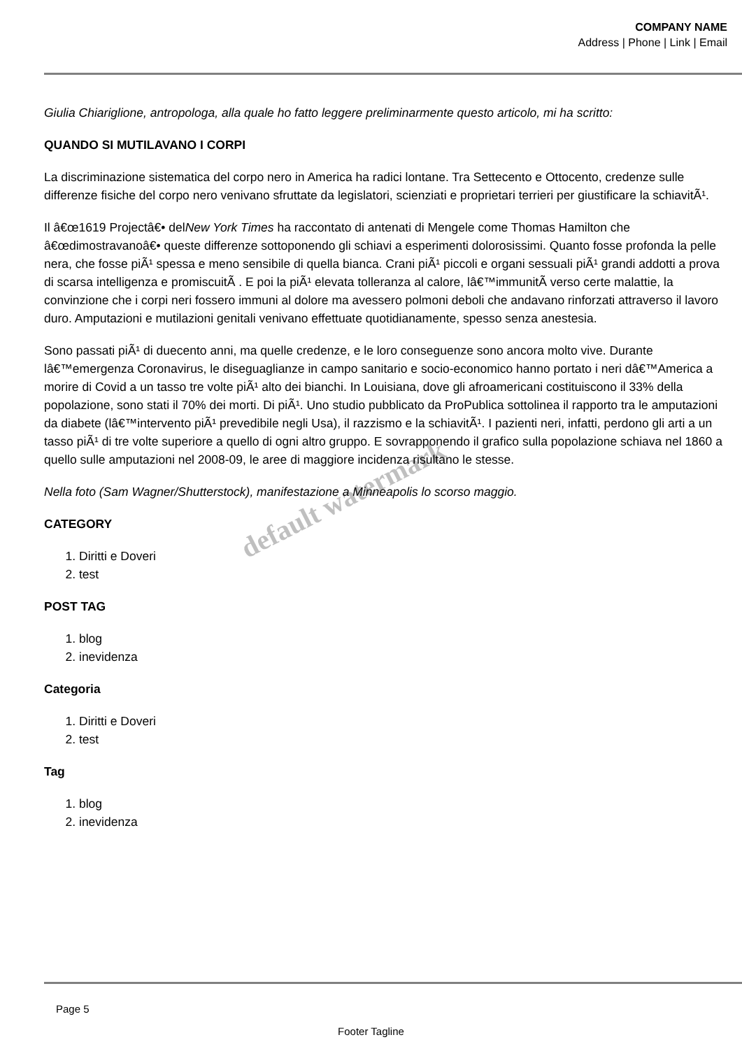COMPANY NAME
Address | Phone | Link | Email
Giulia Chiariglione, antropologa, alla quale ho fatto leggere preliminarmente questo articolo, mi ha scritto:
QUANDO SI MUTILAVANO I CORPI
La discriminazione sistematica del corpo nero in America ha radici lontane. Tra Settecento e Ottocento, credenze sulle differenze fisiche del corpo nero venivano sfruttate da legislatori, scienziati e proprietari terrieri per giustificare la schiavitÃ¹.
Il â€œ1619 Projectâ€• delNew York Times ha raccontato di antenati di Mengele come Thomas Hamilton che â€œdimostravanoâ€• queste differenze sottoponendo gli schiavi a esperimenti dolorosissimi. Quanto fosse profonda la pelle nera, che fosse piÃ¹ spessa e meno sensibile di quella bianca. Crani piÃ¹ piccoli e organi sessuali piÃ¹ grandi addotti a prova di scarsa intelligenza e promiscuitÃ . E poi la piÃ¹ elevata tolleranza al calore, lâ€™immunitÃ verso certe malattie, la convinzione che i corpi neri fossero immuni al dolore ma avessero polmoni deboli che andavano rinforzati attraverso il lavoro duro. Amputazioni e mutilazioni genitali venivano effettuate quotidianamente, spesso senza anestesia.
Sono passati piÃ¹ di duecento anni, ma quelle credenze, e le loro conseguenze sono ancora molto vive. Durante lâ€™emergenza Coronavirus, le diseguaglianze in campo sanitario e socio-economico hanno portato i neri dâ€™America a morire di Covid a un tasso tre volte piÃ¹ alto dei bianchi. In Louisiana, dove gli afroamericani costituiscono il 33% della popolazione, sono stati il 70% dei morti. Di piÃ¹. Uno studio pubblicato da ProPublica sottolinea il rapporto tra le amputazioni da diabete (lâ€™intervento piÃ¹ prevedibile negli Usa), il razzismo e la schiavitÃ¹. I pazienti neri, infatti, perdono gli arti a un tasso piÃ¹ di tre volte superiore a quello di ogni altro gruppo. E sovrapponendo il grafico sulla popolazione schiava nel 1860 a quello sulle amputazioni nel 2008-09, le aree di maggiore incidenza risultano le stesse.
Nella foto (Sam Wagner/Shutterstock), manifestazione a Minneapolis lo scorso maggio.
CATEGORY
1. Diritti e Doveri
2. test
POST TAG
1. blog
2. inevidenza
Categoria
1. Diritti e Doveri
2. test
Tag
1. blog
2. inevidenza
default watermark
Page 5
Footer Tagline